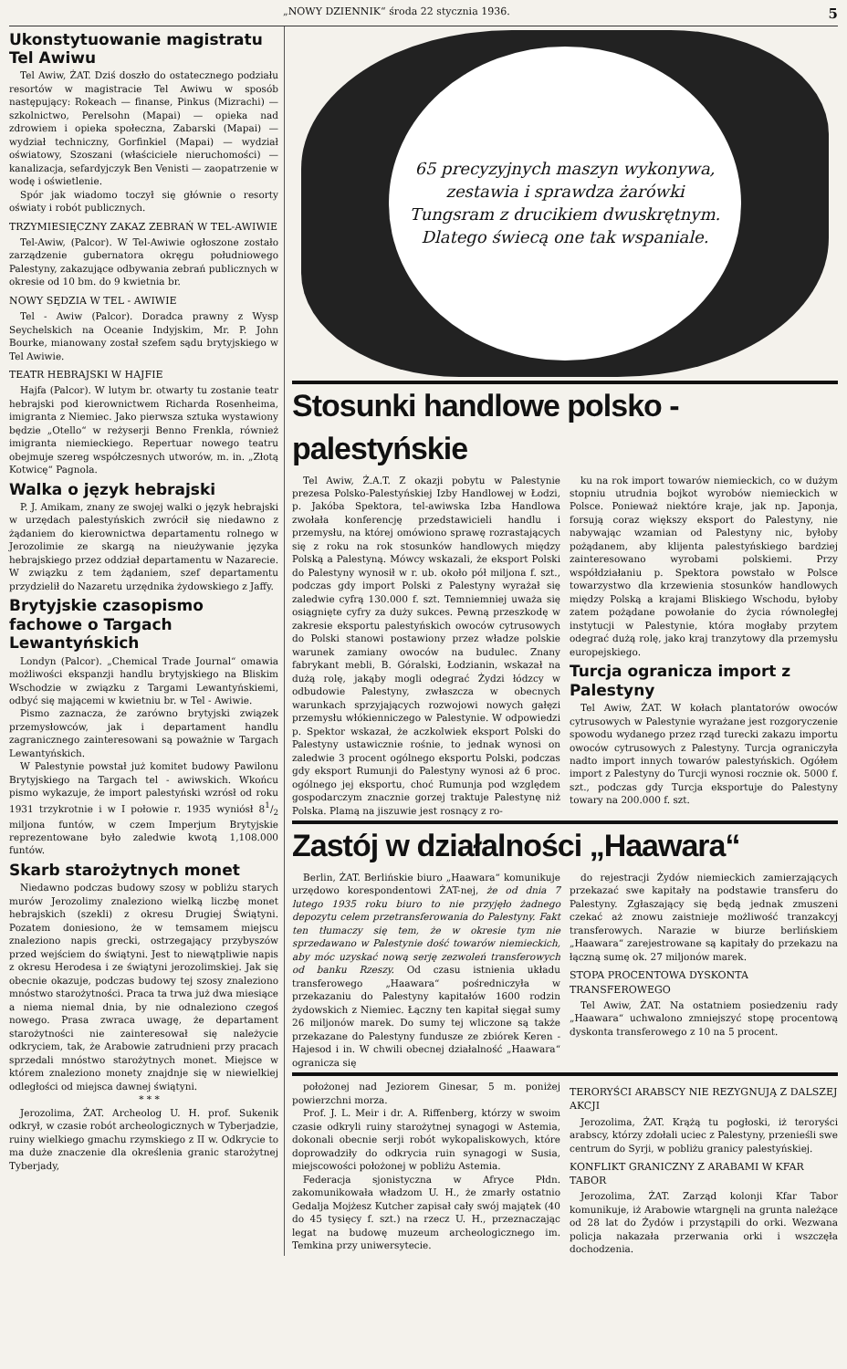„NOWY DZIENNIK“ środa 22 stycznia 1936. 5
Ukonstytuowanie magistratu Tel Awiwu
Tel Awiw, ŻAT. Dziś doszło do ostatecznego podziału resortów w magistracie Tel Awiwu w sposób następujący: Rokeach — finanse, Pinkus (Mizrachi) — szkolnictwo, Perelsohn (Mapai) — opieka nad zdrowiem i opieka społeczna, Zabarski (Mapai) — wydział techniczny, Gorfinkiel (Mapai) — wydział oświatowy, Szoszani (właściciele nieruchomości) — kanalizacja, sefardyjczyk Ben Venisti — zaopatrzenie w wodę i oświetlenie.
Spór jak wiadomo toczył się głównie o resorty oświaty i robót publicznych.
TRZYMIESIĘCZNY ZAKAZ ZEBRAŃ W TEL-AWIWIE
Tel-Awiw, (Palcor). W Tel-Awiwie ogłoszone zostało zarządzenie gubernatora okręgu południowego Palestyny, zakazujące odbywania zebrań publicznych w okresie od 10 bm. do 9 kwietnia br.
NOWY SĘDZIA W TEL - AWIWIE
Tel - Awiw (Palcor). Doradca prawny z Wysp Seychelskich na Oceanie Indyjskim, Mr. P. John Bourke, mianowany został szefem sądu brytyjskiego w Tel Awiwie.
TEATR HEBRAJSKI W HAJFIE
Hajfa (Palcor). W lutym br. otwarty tu zostanie teatr hebrajski pod kierownictwem Richarda Rosenheima, imigranta z Niemiec. Jako pierwsza sztuka wystawiony będzie „Otello“ w reżyserji Benno Frenkla, również imigranta niemieckiego. Repertuar nowego teatru obejmuje szereg współczesnych utworów, m. in. „Złotą Kotwicę“ Pagnola.
Walka o język hebrajski
P. J. Amikam, znany ze swojej walki o język hebrajski w urzędach palestyńskich zwrócił się niedawno z żądaniem do kierownictwa departamentu rolnego w Jerozolimie ze skargą na nieużywanie języka hebrajskiego przez oddział departamentu w Nazarecie. W związku z tem żądaniem, szef departamentu przydzielił do Nazaretu urzędnika żydowskiego z Jaffy.
Brytyjskie czasopismo fachowe o Targach Lewantyńskich
Londyn (Palcor). „Chemical Trade Journal“ omawia możliwości ekspanzji handlu brytyjskiego na Bliskim Wschodzie w związku z Targami Lewantyńskiemi, odbyć się mającemi w kwietniu br. w Tel - Awiwie.
Pismo zaznacza, że zarówno brytyjski związek przemysłowców, jak i departament handlu zagranicznego zainteresowani są poważnie w Targach Lewantyńskich.
W Palestynie powstał już komitet budowy Pawilonu Brytyjskiego na Targach tel - awiwskich. Wkońcu pismo wykazuje, że import palestyński wzrósł od roku 1931 trzykrotnie i w I połowie r. 1935 wyniósł 81/2 miljona funtów, w czem Imperjum Brytyjskie reprezentowane było zaledwie kwotą 1,108.000 funtów.
Skarb starożytnych monet
Niedawno podczas budowy szosy w pobliżu starych murów Jerozolimy znaleziono wielką liczbę monet hebrajskich (szekli) z okresu Drugiej Świątyni. Pozatem doniesiono, że w temsamem miejscu znaleziono napis grecki, ostrzegający przybyszów przed wejściem do świątyni. Jest to niewątpliwie napis z okresu Herodesa i ze świątyni jerozolimskiej. Jak się obecnie okazuje, podczas budowy tej szosy znaleziono mnóstwo starożytności. Praca ta trwa już dwa miesiące a niema niemal dnia, by nie odnaleziono czegoś nowego. Prasa zwraca uwagę, że departament starożytności nie zainteresował się należycie odkryciem, tak, że Arabowie zatrudnieni przy pracach sprzedali mnóstwo starożytnych monet. Miejsce w którem znaleziono monety znajdnje się w niewielkiej odległości od miejsca dawnej świątyni.
* * *
Jerozolima, ŻAT. Archeolog U. H. prof. Sukenik odkrył, w czasie robót archeologicznych w Tyberjadzie, ruiny wielkiego gmachu rzymskiego z II w. Odkrycie to ma duże znaczenie dla określenia granic starożytnej Tyberjady,
65 precyzyjnych maszyn wykonywa, zestawia i sprawdza żarówki Tungsram z drucikiem dwuskrętnym. Dlatego świecą one tak wspaniale.
Stosunki handlowe polsko - palestyńskie
Tel Awiw, Ż.A.T. Z okazji pobytu w Palestynie prezesa Polsko-Palestyńskiej Izby Handlowej w Łodzi, p. Jakóba Spektora, tel-awiwska Izba Handlowa zwołała konferencję przedstawicieli handlu i przemysłu, na której omówiono sprawę rozrastających się z roku na rok stosunków handlowych między Polską a Palestyną. Mówcy wskazali, że eksport Polski do Palestyny wynosił w r. ub. około pół miljona f. szt., podczas gdy import Polski z Palestyny wyrażał się zaledwie cyfrą 130.000 f. szt. Temniemniej uważa się osiągnięte cyfry za duży sukces. Pewną przeszkodę w zakresie eksportu palestyńskich owoców cytrusowych do Polski stanowi postawiony przez władze polskie warunek zamiany owoców na budulec. Znany fabrykant mebli, B. Góralski, Łodzianin, wskazał na dużą rolę, jakąby mogli odegrać Żydzi łódzcy w odbudowie Palestyny, zwłaszcza w obecnych warunkach sprzyjających rozwojowi nowych gałęzi przemysłu włókienniczego w Palestynie. W odpowiedzi p. Spektor wskazał, że aczkolwiek eksport Polski do Palestyny ustawicznie rośnie, to jednak wynosi on zaledwie 3 procent ogólnego eksportu Polski, podczas gdy eksport Rumunji do Palestyny wynosi aż 6 proc. ogólnego jej eksportu, choć Rumunja pod względem gospodarczym znacznie gorzej traktuje Palestynę niż Polska. Plamą na jiszuwie jest rosnący z ro-
ku na rok import towarów niemieckich, co w dużym stopniu utrudnia bojkot wyrobów niemieckich w Polsce. Ponieważ niektóre kraje, jak np. Japonja, forsują coraz większy eksport do Palestyny, nie nabywając wzamian od Palestyny nic, byłoby pożądanem, aby klijenta palestyńskiego bardziej zainteresowano wyrobami polskiemi. Przy współdziałaniu p. Spektora powstało w Polsce towarzystwo dla krzewienia stosunków handlowych między Polską a krajami Bliskiego Wschodu, byłoby zatem pożądane powołanie do życia równoległej instytucji w Palestynie, która mogłaby przytem odegrać dużą rolę, jako kraj tranzytowy dla przemysłu europejskiego.
Turcja ogranicza import z Palestyny
Tel Awiw, ŻAT. W kołach plantatorów owoców cytrusowych w Palestynie wyrażane jest rozgoryczenie spowodu wydanego przez rząd turecki zakazu importu owoców cytrusowych z Palestyny. Turcja ograniczyła nadto import innych towarów palestyńskich. Ogółem import z Palestyny do Turcji wynosi rocznie ok. 5000 f. szt., podczas gdy Turcja eksportuje do Palestyny towary na 200.000 f. szt.
Zastój w działalności „Haawara“
Berlin, ŻAT. Berlińskie biuro „Haawara“ komunikuje urzędowo korespondentowi ŻAT-nej, że od dnia 7 lutego 1935 roku biuro to nie przyjęło żadnego depozytu celem przetransferowania do Palestyny. Fakt ten tłumaczy się tem, że w okresie tym nie sprzedawano w Palestynie dość towarów niemieckich, aby móc uzyskać nową serję zezwoleń transferowych od banku Rzeszy. Od czasu istnienia układu transferowego „Haawara“ pośredniczyła w przekazaniu do Palestyny kapitałów 1600 rodzin żydowskich z Niemiec. Łączny ten kapitał sięgał sumy 26 miljonów marek. Do sumy tej wliczone są także przekazane do Palestyny fundusze ze zbiórek Keren - Hajesod i in. W chwili obecnej działalność „Haawara“ ogranicza się
do rejestracji Żydów niemieckich zamierzających przekazać swe kapitały na podstawie transferu do Palestyny. Zgłaszający się będą jednak zmuszeni czekać aż znowu zaistnieje możliwość tranzakcyj transferowych. Narazie w biurze berlińskiem „Haawara“ zarejestrowane są kapitały do przekazu na łączną sumę ok. 27 miljonów marek.
STOPA PROCENTOWA DYSKONTA TRANSFEROWEGO
Tel Awiw, ŻAT. Na ostatniem posiedzeniu rady „Haawara“ uchwalono zmniejszyć stopę procentową dyskonta transferowego z 10 na 5 procent.
położonej nad Jeziorem Ginesar, 5 m. poniżej powierzchni morza.
Prof. J. L. Meir i dr. A. Riffenberg, którzy w swoim czasie odkryli ruiny starożytnej synagogi w Astemia, dokonali obecnie serji robót wykopaliskowych, które doprowadziły do odkrycia ruin synagogi w Susia, miejscowości położonej w pobliżu Astemia.
Federacja sjonistyczna w Afryce Płdn. zakomunikowała władzom U. H., że zmarły ostatnio Gedalja Mojżesz Kutcher zapisał cały swój majątek (40 do 45 tysięcy f. szt.) na rzecz U. H., przeznaczając legat na budowę muzeum archeologicznego im. Temkina przy uniwersytecie.
TERORYŚCI ARABSCY NIE REZYGNUJĄ Z DALSZEJ AKCJI
Jerozolima, ŻAT. Krążą tu pogłoski, iż teroryści arabscy, którzy zdołali uciec z Palestyny, przenieśli swe centrum do Syrji, w pobliżu granicy palestyńskiej.
KONFLIKT GRANICZNY Z ARABAMI W KFAR TABOR
Jerozolima, ŻAT. Zarząd kolonji Kfar Tabor komunikuje, iż Arabowie wtargnęli na grunta należące od 28 lat do Żydów i przystąpili do orki. Wezwana policja nakazała przerwania orki i wszczęła dochodzenia.